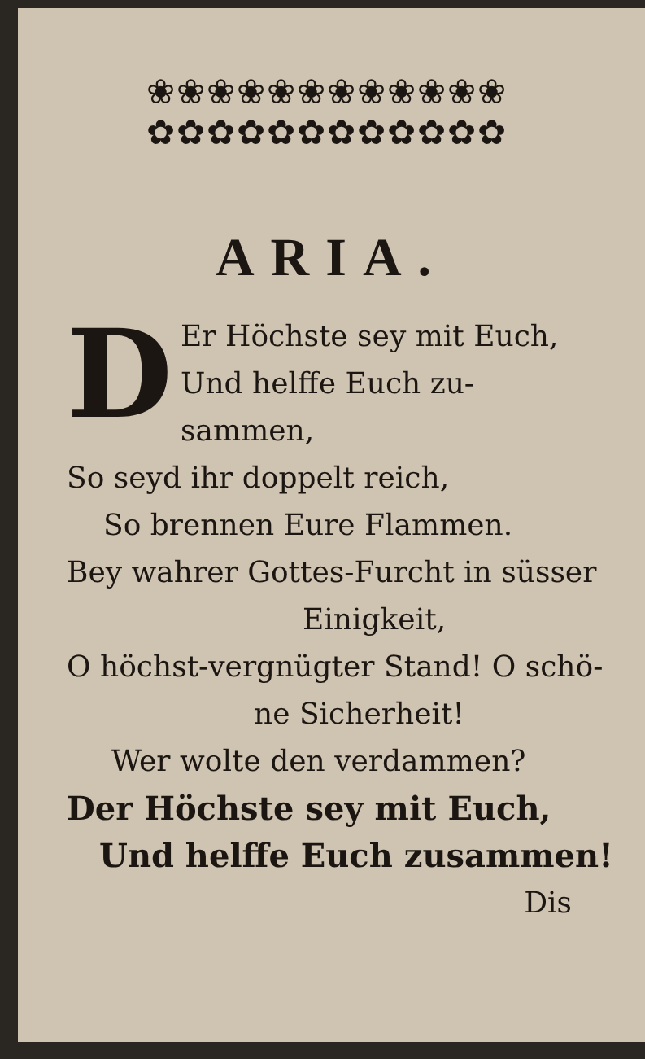❀❀❀❀❀❀❀❀❀❀❀❀
✿✿✿✿✿✿✿✿✿✿✿✿
ARIA.
DEr Höchste sey mit Euch,
Und helffe Euch zu-
sammen,
So seyd ihr doppelt reich,
So brennen Eure Flammen.
Bey wahrer Gottes-Furcht in süsser
Einigkeit,
O höchst-vergnügter Stand! O schö-
ne Sicherheit!
Wer wolte den verdammen?
Der Höchste sey mit Euch,
Und helffe Euch zusammen!
Dis